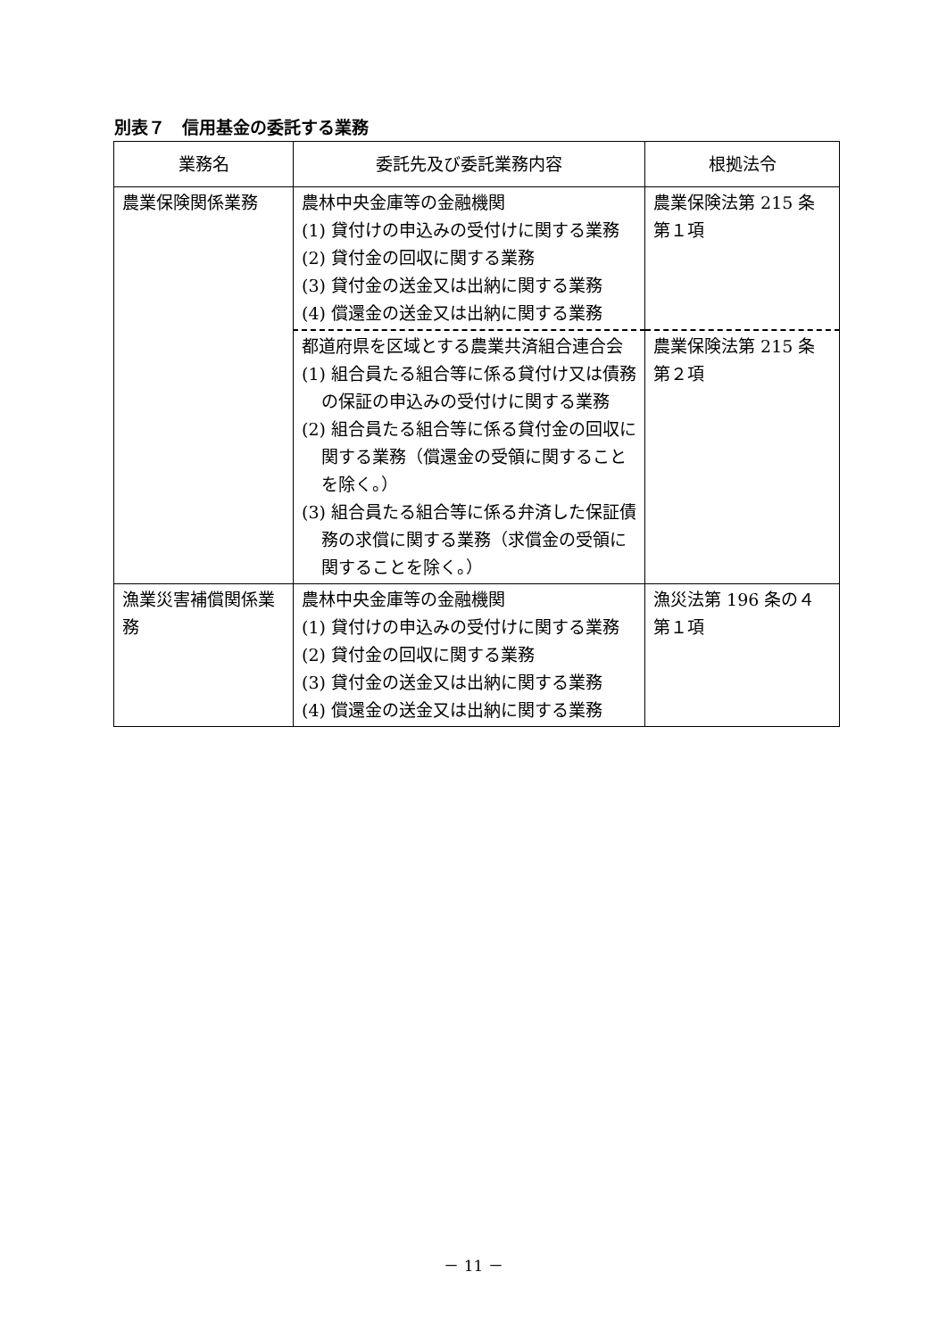別表７　信用基金の委託する業務
| 業務名 | 委託先及び委託業務内容 | 根拠法令 |
| --- | --- | --- |
| 農業保険関係業務 | 農林中央金庫等の金融機関 (1) 貸付けの申込みの受付けに関する業務 (2) 貸付金の回収に関する業務 (3) 貸付金の送金又は出納に関する業務 (4) 償還金の送金又は出納に関する業務 | 農業保険法第 215 条第１項 |
| | 都道府県を区域とする農業共済組合連合会 (1) 組合員たる組合等に係る貸付け又は債務の保証の申込みの受付けに関する業務 (2) 組合員たる組合等に係る貸付金の回収に関する業務（償還金の受領に関することを除く。） (3) 組合員たる組合等に係る弁済した保証債務の求償に関する業務（求償金の受領に関することを除く。） | 農業保険法第 215 条第２項 |
| 漁業災害補償関係業務 | 農林中央金庫等の金融機関 (1) 貸付けの申込みの受付けに関する業務 (2) 貸付金の回収に関する業務 (3) 貸付金の送金又は出納に関する業務 (4) 償還金の送金又は出納に関する業務 | 漁災法第 196 条の４第１項 |
－ 11 －